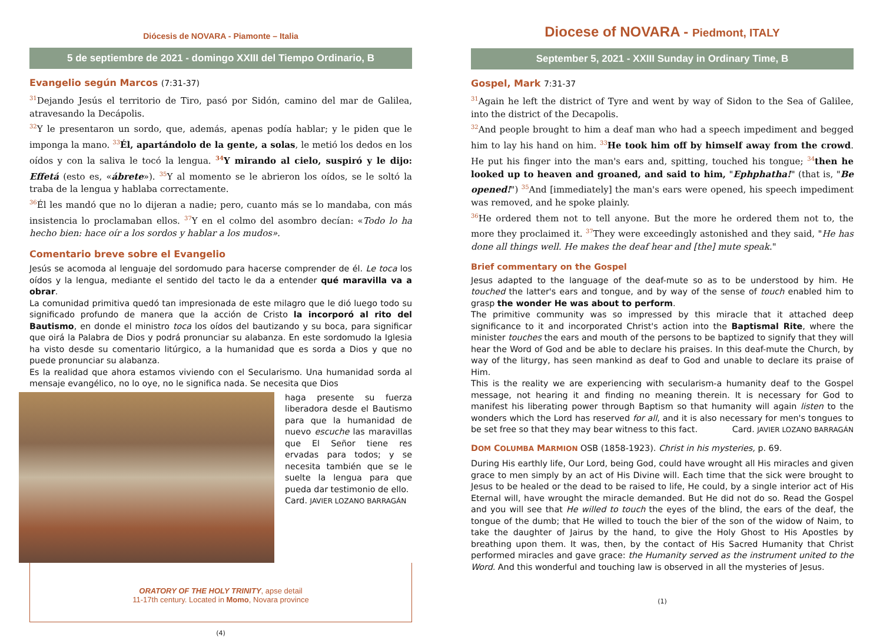Diócesis de NOVARA - Piamonte – Italia
5 de septiembre de 2021 - domingo XXIII del Tiempo Ordinario, B
Evangelio según Marcos (7:31-37)
<sup>31</sup> Dejando Jesús el territorio de Tiro, pasó por Sidón, camino del mar de Galilea, atravesando la Decápolis.
<sup>32</sup> Y le presentaron un sordo, que, además, apenas podía hablar; y le piden que le imponga la mano. <sup>33</sup>Él, apartándolo de la gente, a solas, le metió los dedos en los oídos y con la saliva le tocó la lengua. <sup>34</sup>Y mirando al cielo, suspiró y le dijo: Effetá (esto es, «ábrete»). <sup>35</sup>Y al momento se le abrieron los oídos, se le soltó la traba de la lengua y hablaba correctamente.
<sup>36</sup> Él les mandó que no lo dijeran a nadie; pero, cuanto más se lo mandaba, con más insistencia lo proclamaban ellos. <sup>37</sup>Y en el colmo del asombro decían: «Todo lo ha hecho bien: hace oír a los sordos y hablar a los mudos».
Comentario breve sobre el Evangelio
Jesús se acomoda al lenguaje del sordomudo para hacerse comprender de él. Le toca los oídos y la lengua, mediante el sentido del tacto le da a entender qué maravilla va a obrar.
La comunidad primitiva quedó tan impresionada de este milagro que le dió luego todo su significado profundo de manera que la acción de Cristo la incorporó al rito del Bautismo, en donde el ministro toca los oídos del bautizando y su boca, para significar que oirá la Palabra de Dios y podrá pronunciar su alabanza. En este sordomudo la Iglesia ha visto desde su comentario litúrgico, a la humanidad que es sorda a Dios y que no puede pronunciar su alabanza.
Es la realidad que ahora estamos viviendo con el Secularismo. Una humanidad sorda al mensaje evangélico, no lo oye, no le significa nada. Se necesita que Dios
haga presente su fuerza liberadora desde el Bautismo para que la humanidad de nuevo escuche las maravillas que El Señor tiene res ervadas para todos; y se necesita también que se le suelte la lengua para que pueda dar testimonio de ello.
Card. JAVIER LOZANO BARRAGÁN
ORATORY OF THE HOLY TRINITY, apse detail
11-17th century. Located in Momo, Novara province
(4)
Diocese of NOVARA - Piedmont, ITALY
September 5, 2021 - XXIII Sunday in Ordinary Time, B
Gospel, Mark 7:31-37
<sup>31</sup> Again he left the district of Tyre and went by way of Sidon to the Sea of Galilee, into the district of the Decapolis.
<sup>32</sup> And people brought to him a deaf man who had a speech impediment and begged him to lay his hand on him. <sup>33</sup>He took him off by himself away from the crowd. He put his finger into the man's ears and, spitting, touched his tongue; <sup>34</sup>then he looked up to heaven and groaned, and said to him, "Ephphatha!" (that is, "Be opened!") <sup>35</sup>And [immediately] the man's ears were opened, his speech impediment was removed, and he spoke plainly.
<sup>36</sup>He ordered them not to tell anyone. But the more he ordered them not to, the more they proclaimed it. <sup>37</sup>They were exceedingly astonished and they said, "He has done all things well. He makes the deaf hear and [the] mute speak."
Brief commentary on the Gospel
Jesus adapted to the language of the deaf-mute so as to be understood by him. He touched the latter's ears and tongue, and by way of the sense of touch enabled him to grasp the wonder He was about to perform.
The primitive community was so impressed by this miracle that it attached deep significance to it and incorporated Christ's action into the Baptismal Rite, where the minister touches the ears and mouth of the persons to be baptized to signify that they will hear the Word of God and be able to declare his praises. In this deaf-mute the Church, by way of the liturgy, has seen mankind as deaf to God and unable to declare its praise of Him.
This is the reality we are experiencing with secularism-a humanity deaf to the Gospel message, not hearing it and finding no meaning therein. It is necessary for God to manifest his liberating power through Baptism so that humanity will again listen to the wonders which the Lord has reserved for all, and it is also necessary for men's tongues to be set free so that they may bear witness to this fact. Card. JAVIER LOZANO BARRAGÁN
DOM COLUMBA MARMION OSB (1858-1923). Christ in his mysteries, p. 69.
During His earthly life, Our Lord, being God, could have wrought all His miracles and given grace to men simply by an act of His Divine will. Each time that the sick were brought to Jesus to be healed or the dead to be raised to life, He could, by a single interior act of His Eternal will, have wrought the miracle demanded. But He did not do so. Read the Gospel and you will see that He willed to touch the eyes of the blind, the ears of the deaf, the tongue of the dumb; that He willed to touch the bier of the son of the widow of Naim, to take the daughter of Jairus by the hand, to give the Holy Ghost to His Apostles by breathing upon them. It was, then, by the contact of His Sacred Humanity that Christ performed miracles and gave grace: the Humanity served as the instrument united to the Word. And this wonderful and touching law is observed in all the mysteries of Jesus.
(1)